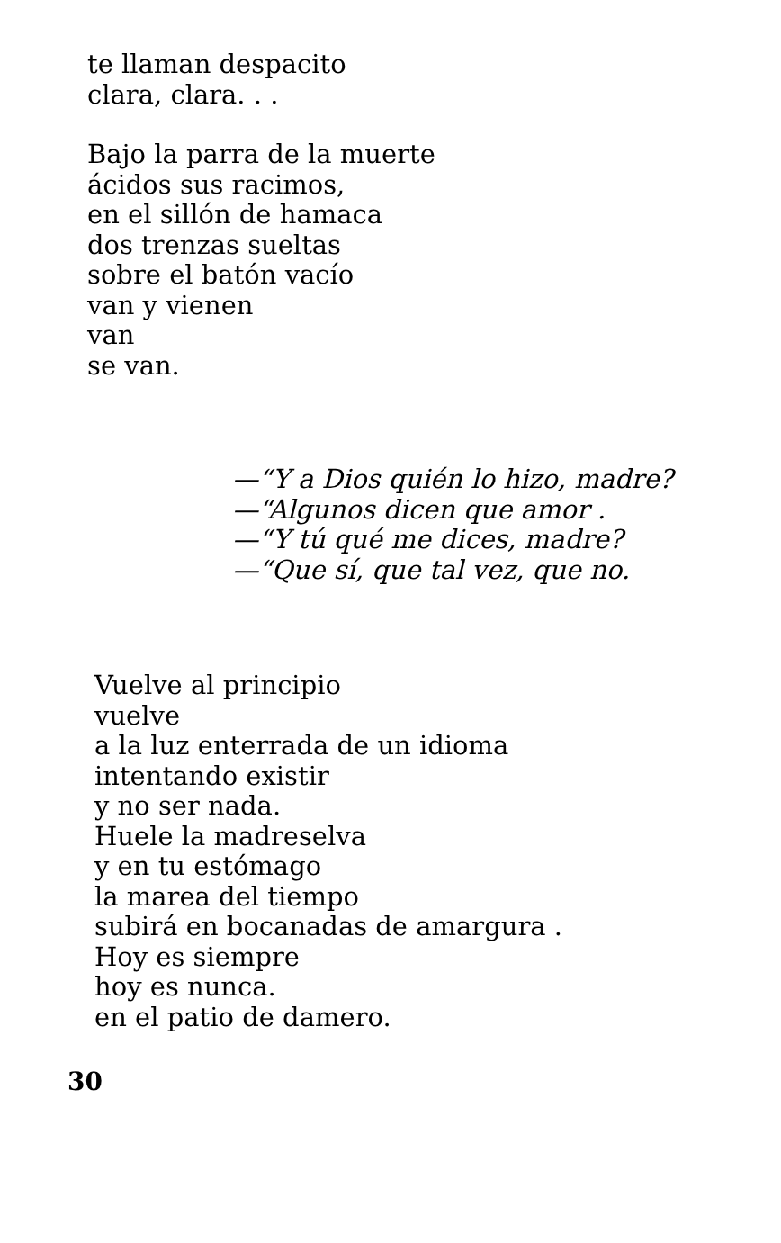te llaman despacito
clara, clara. . .
Bajo la parra de la muerte
ácidos sus racimos,
en el sillón de hamaca
dos trenzas sueltas
sobre el batón vacío
van y vienen
van
se van.
—“Y a Dios quién lo hizo, madre?
—“Algunos dicen que amor .
—“Y tú qué me dices, madre?
—“Que sí, que tal vez, que no.
Vuelve al principio
vuelve
a la luz enterrada de un idioma
intentando existir
y no ser nada.
Huele la madreselva
y en tu estómago
la marea del tiempo
subirá en bocanadas de amargura .
Hoy es siempre
hoy es nunca.
en el patio de damero.
30